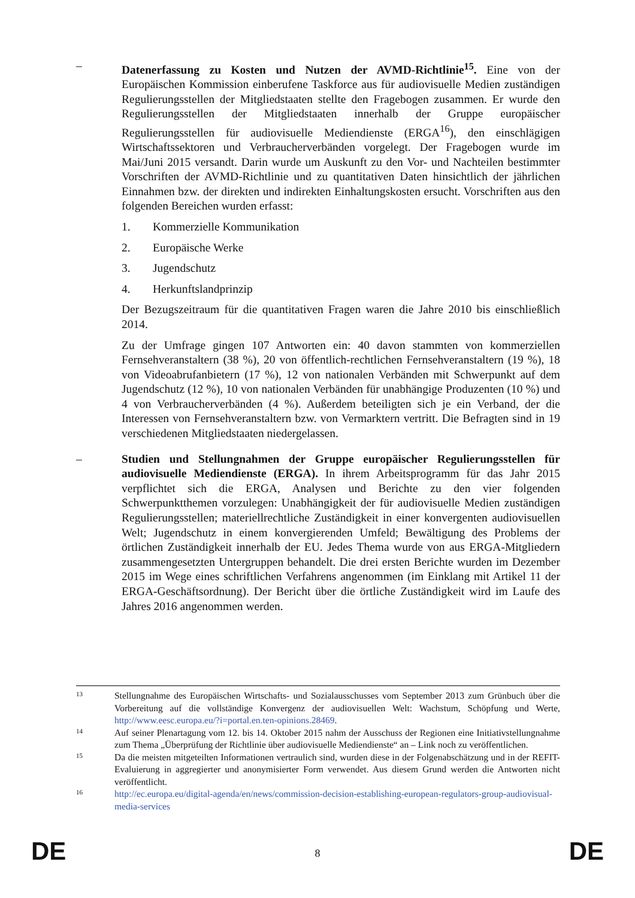– Datenerfassung zu Kosten und Nutzen der AVMD-Richtlinie<sup>15</sup>. Eine von der Europäischen Kommission einberufene Taskforce aus für audiovisuelle Medien zuständigen Regulierungsstellen der Mitgliedstaaten stellte den Fragebogen zusammen. Er wurde den Regulierungsstellen der Mitgliedstaaten innerhalb der Gruppe europäischer Regulierungsstellen für audiovisuelle Mediendienste (ERGA<sup>16</sup>), den einschlägigen Wirtschaftssektoren und Verbraucherverbänden vorgelegt. Der Fragebogen wurde im Mai/Juni 2015 versandt. Darin wurde um Auskunft zu den Vor- und Nachteilen bestimmter Vorschriften der AVMD-Richtlinie und zu quantitativen Daten hinsichtlich der jährlichen Einnahmen bzw. der direkten und indirekten Einhaltungskosten ersucht. Vorschriften aus den folgenden Bereichen wurden erfasst:
1. Kommerzielle Kommunikation
2. Europäische Werke
3. Jugendschutz
4. Herkunftslandprinzip
Der Bezugszeitraum für die quantitativen Fragen waren die Jahre 2010 bis einschließlich 2014.
Zu der Umfrage gingen 107 Antworten ein: 40 davon stammten von kommerziellen Fernsehveranstaltern (38 %), 20 von öffentlich-rechtlichen Fernsehveranstaltern (19 %), 18 von Videoabrufanbietern (17 %), 12 von nationalen Verbänden mit Schwerpunkt auf dem Jugendschutz (12 %), 10 von nationalen Verbänden für unabhängige Produzenten (10 %) und 4 von Verbraucherverbänden (4 %). Außerdem beteiligten sich je ein Verband, der die Interessen von Fernsehveranstaltern bzw. von Vermarktern vertritt. Die Befragten sind in 19 verschiedenen Mitgliedstaaten niedergelassen.
– Studien und Stellungnahmen der Gruppe europäischer Regulierungsstellen für audiovisuelle Mediendienste (ERGA). In ihrem Arbeitsprogramm für das Jahr 2015 verpflichtet sich die ERGA, Analysen und Berichte zu den vier folgenden Schwerpunktthemen vorzulegen: Unabhängigkeit der für audiovisuelle Medien zuständigen Regulierungsstellen; materiellrechtliche Zuständigkeit in einer konvergenten audiovisuellen Welt; Jugendschutz in einem konvergierenden Umfeld; Bewältigung des Problems der örtlichen Zuständigkeit innerhalb der EU. Jedes Thema wurde von aus ERGA-Mitgliedern zusammengesetzten Untergruppen behandelt. Die drei ersten Berichte wurden im Dezember 2015 im Wege eines schriftlichen Verfahrens angenommen (im Einklang mit Artikel 11 der ERGA-Geschäftsordnung). Der Bericht über die örtliche Zuständigkeit wird im Laufe des Jahres 2016 angenommen werden.
13 Stellungnahme des Europäischen Wirtschafts- und Sozialausschusses vom September 2013 zum Grünbuch über die Vorbereitung auf die vollständige Konvergenz der audiovisuellen Welt: Wachstum, Schöpfung und Werte, http://www.eesc.europa.eu/?i=portal.en.ten-opinions.28469.
14 Auf seiner Plenartagung vom 12. bis 14. Oktober 2015 nahm der Ausschuss der Regionen eine Initiativstellungnahme zum Thema „Überprüfung der Richtlinie über audiovisuelle Mediendienste“ an – Link noch zu veröffentlichen.
15 Da die meisten mitgeteilten Informationen vertraulich sind, wurden diese in der Folgenabschätzung und in der REFIT-Evaluierung in aggregierter und anonymisierter Form verwendet. Aus diesem Grund werden die Antworten nicht veröffentlicht.
16 http://ec.europa.eu/digital-agenda/en/news/commission-decision-establishing-european-regulators-group-audiovisual-media-services
DE
8 DE